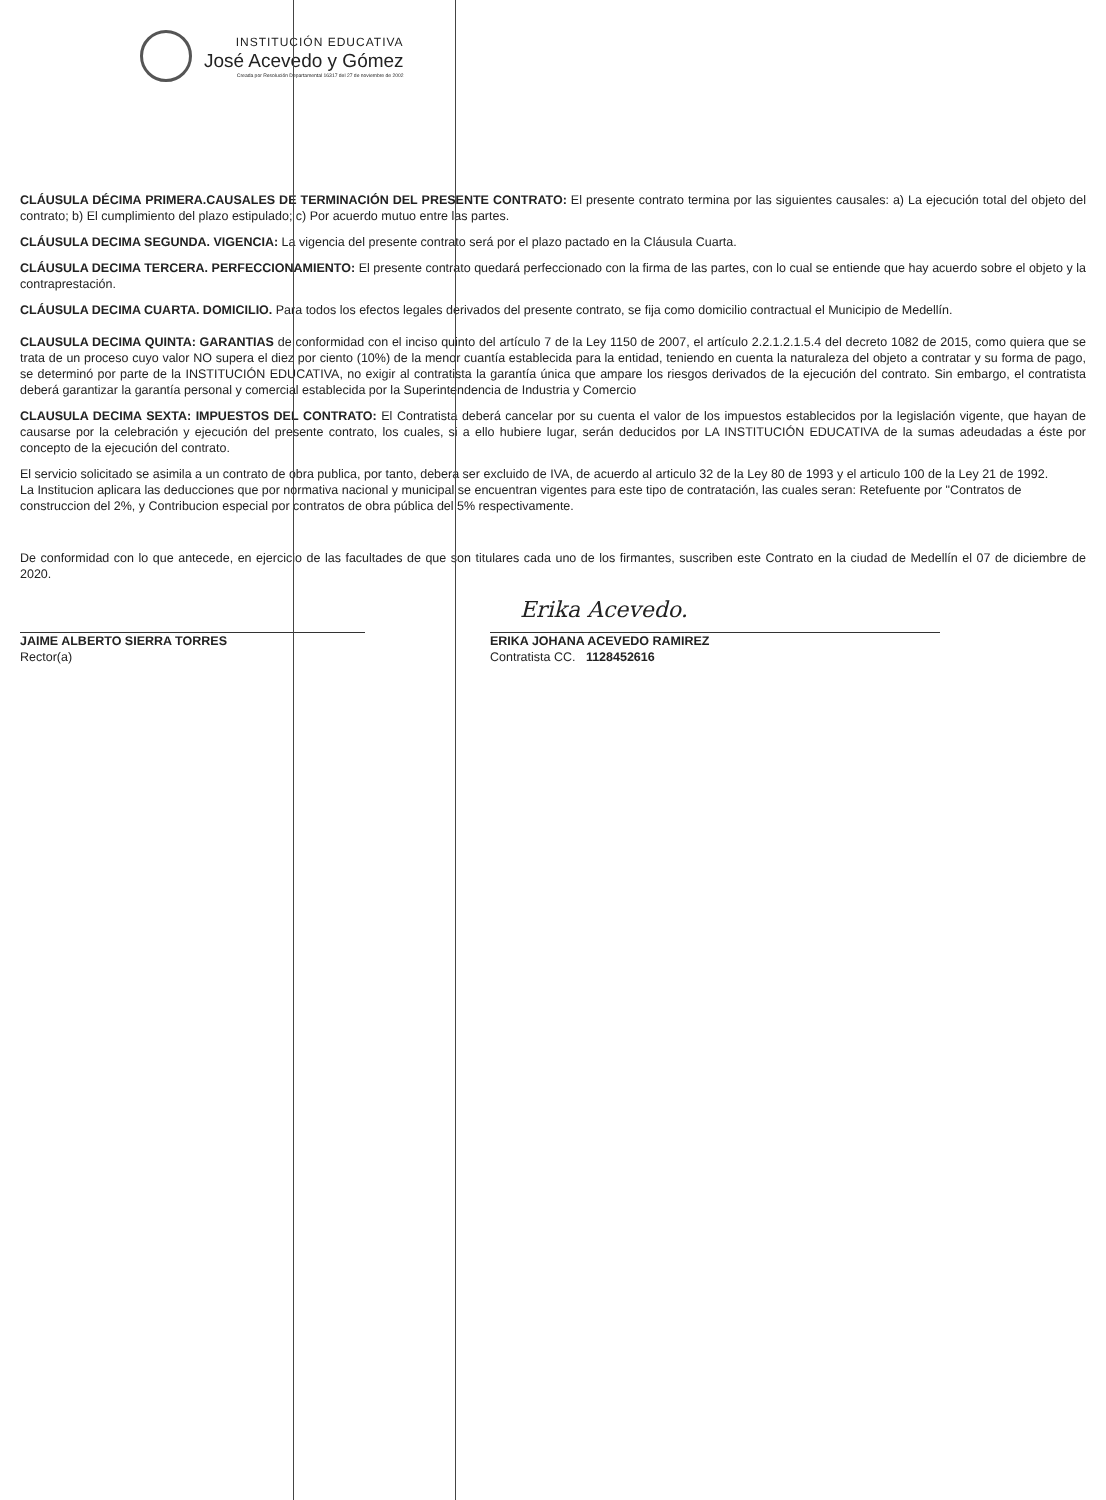INSTITUCIÓN EDUCATIVA
José Acevedo y Gómez
Creada por Resolución Departamental 16317 del 27 de noviembre de 2002
CLÁUSULA DÉCIMA PRIMERA.CAUSALES DE TERMINACIÓN DEL PRESENTE CONTRATO: El presente contrato termina por las siguientes causales: a) La ejecución total del objeto del contrato; b) El cumplimiento del plazo estipulado; c) Por acuerdo mutuo entre las partes.
CLÁUSULA DECIMA SEGUNDA. VIGENCIA: La vigencia del presente contrato será por el plazo pactado en la Cláusula Cuarta.
CLÁUSULA DECIMA TERCERA. PERFECCIONAMIENTO: El presente contrato quedará perfeccionado con la firma de las partes, con lo cual se entiende que hay acuerdo sobre el objeto y la contraprestación.
CLÁUSULA DECIMA CUARTA. DOMICILIO. Para todos los efectos legales derivados del presente contrato, se fija como domicilio contractual el Municipio de Medellín.
CLAUSULA DECIMA QUINTA: GARANTIAS de conformidad con el inciso quinto del artículo 7 de la Ley 1150 de 2007, el artículo 2.2.1.2.1.5.4 del decreto 1082 de 2015, como quiera que se trata de un proceso cuyo valor NO supera el diez por ciento (10%) de la menor cuantía establecida para la entidad, teniendo en cuenta la naturaleza del objeto a contratar y su forma de pago, se determinó por parte de la INSTITUCIÓN EDUCATIVA, no exigir al contratista la garantía única que ampare los riesgos derivados de la ejecución del contrato. Sin embargo, el contratista deberá garantizar la garantía personal y comercial establecida por la Superintendencia de Industria y Comercio
CLAUSULA DECIMA SEXTA: IMPUESTOS DEL CONTRATO: El Contratista deberá cancelar por su cuenta el valor de los impuestos establecidos por la legislación vigente, que hayan de causarse por la celebración y ejecución del presente contrato, los cuales, si a ello hubiere lugar, serán deducidos por LA INSTITUCIÓN EDUCATIVA de la sumas adeudadas a éste por concepto de la ejecución del contrato.
El servicio solicitado se asimila a un contrato de obra publica, por tanto, debera ser excluido de IVA, de acuerdo al articulo 32 de la Ley 80 de 1993 y el articulo 100 de la Ley 21 de 1992.
La Institucion aplicara las deducciones que por normativa nacional y municipal se encuentran vigentes para este tipo de contratación, las cuales seran: Retefuente por "Contratos de construccion del 2%, y Contribucion especial por contratos de obra pública del 5% respectivamente.
De conformidad con lo que antecede, en ejercicio de las facultades de que son titulares cada uno de los firmantes, suscriben este Contrato en la ciudad de Medellín el 07 de diciembre de 2020.
JAIME ALBERTO SIERRA TORRES
Rector(a)
Erika Acevedo.
ERIKA JOHANA ACEVEDO RAMIREZ
Contratista CC. 1128452616